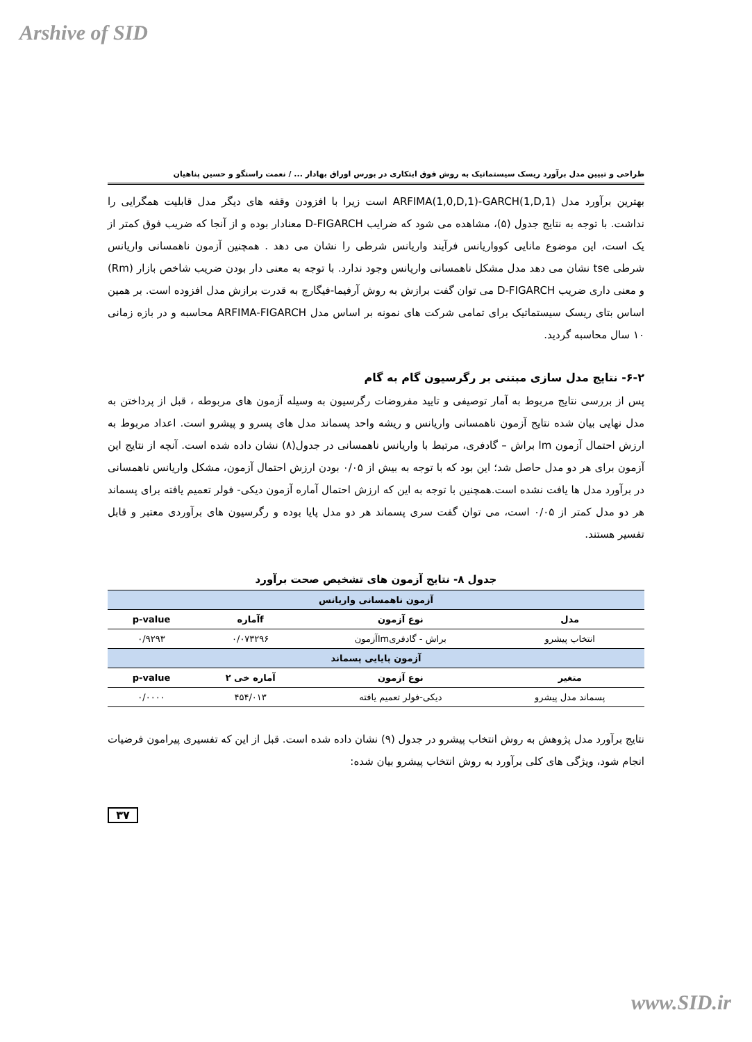Arshive of SID
طراحی و تبیین مدل برآورد ریسک سیستماتیک به روش فوق ابتکاری در بورس اوراق بهادار ... / نعمت راستگو و حسین پناهیان
بهترین برآورد مدل ARFIMA(1,0,D,1)-GARCH(1,D,1) است زیرا با افزودن وقفه های دیگر مدل قابلیت همگرایی را نداشت. با توجه به نتایج جدول (۵)، مشاهده می شود که ضرایب D-FIGARCH معنادار بوده و از آنجا که ضریب فوق کمتر از یک است، این موضوع مانایی کوواریانس فرآیند واریانس شرطی را نشان می دهد . همچنین آزمون ناهمسانی واریانس شرطی tse نشان می دهد مدل مشکل ناهمسانی واریانس وجود ندارد. با توجه به معنی دار بودن ضریب شاخص بازار (Rm) و معنی داری ضریب D-FIGARCH می توان گفت برازش به روش آرفیما-فیگارچ به قدرت برازش مدل افزوده است. بر همین اساس بتای ریسک سیستماتیک برای تمامی شرکت های نمونه بر اساس مدل ARFIMA-FIGARCH محاسبه و در بازه زمانی ۱۰ سال محاسبه گردید.
۶-۲- نتایج مدل سازی مبتنی بر رگرسیون گام به گام
پس از بررسی نتایج مربوط به آمار توصیفی و تایید مفروضات رگرسیون به وسیله آزمون های مربوطه ، قبل از پرداختن به مدل نهایی بیان شده نتایج آزمون ناهمسانی واریانس و ریشه واحد پسماند مدل های پسرو و پیشرو است. اعداد مربوط به ارزش احتمال آزمون lm براش – گادفری، مرتبط با واریانس ناهمسانی در جدول(۸) نشان داده شده است. آنچه از نتایج این آزمون برای هر دو مدل حاصل شد؛ این بود که با توجه به بیش از ۰/۰۵ بودن ارزش احتمال آزمون، مشکل واریانس ناهمسانی در برآورد مدل ها یافت نشده است.همچنین با توجه به این که ارزش احتمال آماره آزمون دیکی- فولر تعمیم یافته برای پسماند هر دو مدل کمتر از ۰/۰۵ است، می توان گفت سری پسماند هر دو مدل پایا بوده و رگرسیون های برآوردی معتبر و قابل تفسیر هستند.
جدول ۸- نتایج آزمون های تشخیص صحت برآورد
| آزمون ناهمسانی واریانس | | | |
| مدل | نوع آزمون | fآماره | p-value |
| انتخاب پیشرو | براش - گادفریlmآزمون | ۰/۰۷۳۲۹۶ | ۰/۹۲۹۳ |
| آزمون پایایی پسماند | | | |
| متغیر | نوع آزمون | آماره خی ۲ | p-value |
| پسماند مدل پیشرو | دیکی-فولر تعمیم یافته | ۴۵۴/۰۱۳ | ۰/۰۰۰۰ |
نتایج برآورد مدل پژوهش به روش انتخاب پیشرو در جدول (۹) نشان داده شده است. قبل از این که تفسیری پیرامون فرضیات انجام شود، ویژگی های کلی برآورد به روش انتخاب پیشرو بیان شده:
۳۷
www.SID.ir